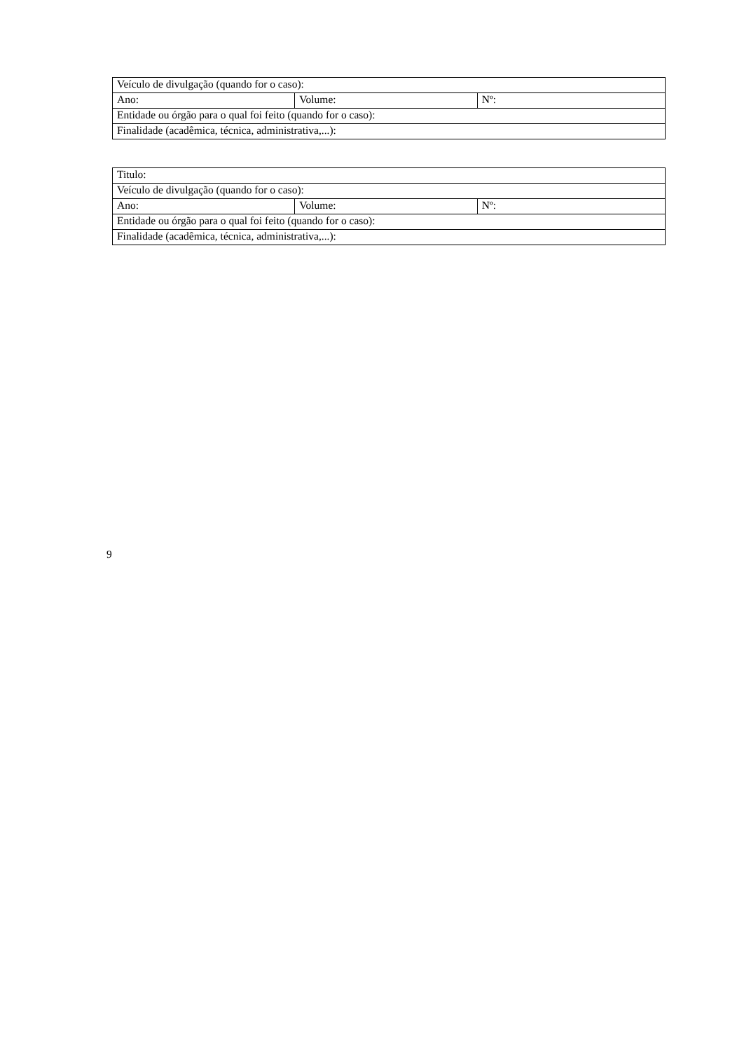| Veículo de divulgação (quando for o caso): | | |
| Ano: | Volume: | Nº: |
| Entidade ou órgão para o qual foi feito (quando for o caso): | | |
| Finalidade (acadêmica, técnica, administrativa,...): | | |
| Titulo: | | |
| Veículo de divulgação (quando for o caso): | | |
| Ano: | Volume: | Nº: |
| Entidade ou órgão para o qual foi feito (quando for o caso): | | |
| Finalidade (acadêmica, técnica, administrativa,...): | | |
9